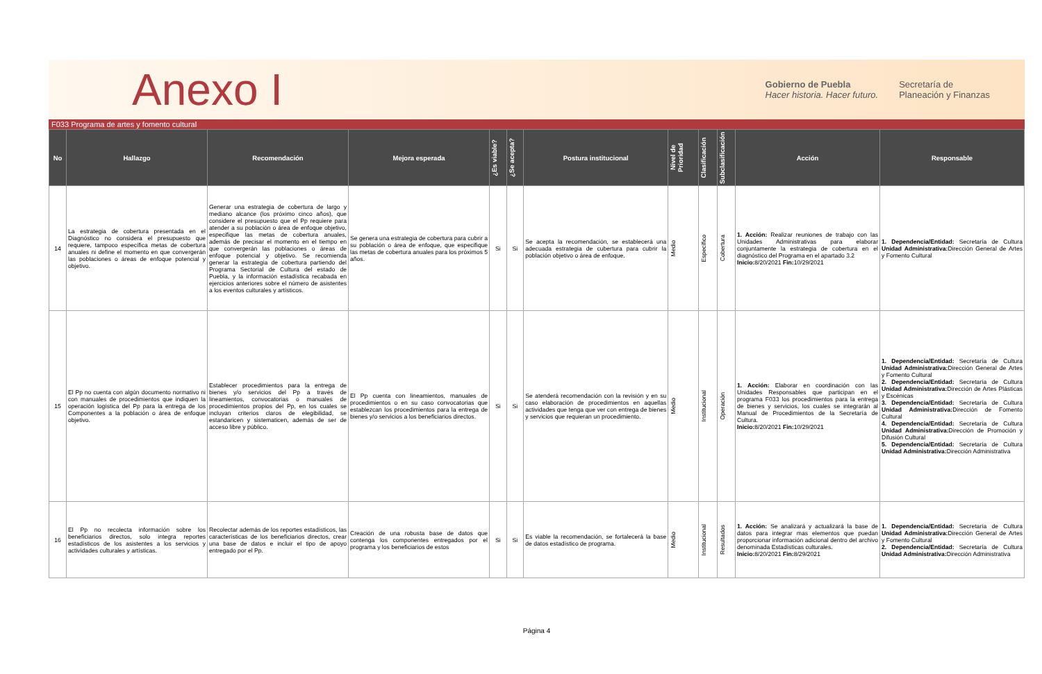Anexo I
Gobierno de Puebla
Hacer historia. Hacer futuro.
Secretaría de
Planeación y Finanzas
F033 Programa de artes y fomento cultural
| No | Hallazgo | Recomendación | Mejora esperada | ¿Es viable? | ¿Se acepta? | Postura institucional | Nivel de Prioridad | Clasificación | Subclasificación | Acción | Responsable |
| --- | --- | --- | --- | --- | --- | --- | --- | --- | --- | --- | --- |
| 14 | La estrategia de cobertura presentada en el Diagnóstico no considera el presupuesto que requiere, tampoco específica metas de cobertura anuales ni define el momento en que convergerán las poblaciones o áreas de enfoque potencial y objetivo. | Generar una estrategia de cobertura de largo y mediano alcance (los próximo cinco años), que considere el presupuesto que el Pp requiere para atender a su población o área de enfoque objetivo, especifique las metas de cobertura anuales, además de precisar el momento en el tiempo en que convergerán las poblaciones o áreas de enfoque potencial y objetivo. Se recomienda generar la estrategia de cobertura partiendo del Programa Sectorial de Cultura del estado de Puebla, y la información estadística recabada en ejercicios anteriores sobre el número de asistentes a los eventos culturales y artísticos. | Se genera una estrategia de cobertura para cubrir a su población o área de enfoque, que especifique las metas de cobertura anuales para los próximos 5 años. | Si | Si | Se acepta la recomendación, se establecerá una adecuada estrategia de cubertura para cubrir la población objetivo o área de enfoque. | Medio | Específico | Cobertura | 1. Acción: Realizar reuniones de trabajo con las Unidades Administrativas para elaborar conjuntamente la estrategia de cobertura en el diagnóstico del Programa en el apartado 3.2 Inicio: 8/20/2021 Fin: 10/29/2021 | 1. Dependencia/Entidad: Secretaría de Cultura Unidad Administrativa: Dirección General de Artes y Fomento Cultural |
| 15 | El Pp no cuenta con algún documento normativo ni con manuales de procedimientos que indiquen la operación logística del Pp para la entrega de los Componentes a la población o área de enfoque objetivo. | Establecer procedimientos para la entrega de bienes y/o servicios del Pp a través de lineamientos, convocatorias o manuales de procedimientos propios del Pp, en los cuales se incluyan criterios claros de elegibilidad, se estandaricen y sistematicen, además de ser de acceso libre y público. | El Pp cuenta con lineamientos, manuales de procedimientos o en su caso convocatorias que establezcan los procedimientos para la entrega de bienes y/o servicios a los beneficiarios directos. | Si | Si | Se atenderá recomendación con la revisión y en su caso elaboración de procedimientos en aquellas actividades que tenga que ver con entrega de bienes y servicios que requieran un procedimiento. | Medio | Institucional | Operación | 1. Acción: Elaborar en coordinación con las Unidades Responsables que participan en el programa F033 los procedimientos para la entrega de bienes y servicios, los cuales se integrarán al Manual de Procedimientos de la Secretaría de Cultura. Inicio: 8/20/2021 Fin: 10/29/2021 | 1. Dependencia/Entidad: Secretaría de Cultura Unidad Administrativa: Dirección General de Artes y Fomento Cultural 2. Dependencia/Entidad: Secretaría de Cultura Unidad Administrativa: Dirección de Artes Plásticas y Escénicas 3. Dependencia/Entidad: Secretaría de Cultura Unidad Administrativa: Dirección de Fomento Cultural 4. Dependencia/Entidad: Secretaría de Cultura Unidad Administrativa: Dirección de Promoción y Difusión Cultural 5. Dependencia/Entidad: Secretaría de Cultura Unidad Administrativa: Dirección Administrativa |
| 16 | El Pp no recolecta información sobre los beneficiarios directos, solo integra reportes estadísticos de los asistentes a los servicios y actividades culturales y artísticas. | Recolectar además de los reportes estadísticos, las características de los beneficiarios directos, crear una base de datos e incluir el tipo de apoyo entregado por el Pp. | Creación de una robusta base de datos que contenga los componentes entregados por el programa y los beneficiarios de estos | Si | Si | Es viable la recomendación, se fortalecerá la base de datos estadístico de programa. | Medio | Institucional | Resultados | 1. Acción: Se analizará y actualizará la base de datos para integrar mas elementos que puedan proporcionar información adicional dentro del archivo denominada Estadísticas culturales. Inicio: 8/20/2021 Fin: 8/29/2021 | 1. Dependencia/Entidad: Secretaría de Cultura Unidad Administrativa: Dirección General de Artes y Fomento Cultural 2. Dependencia/Entidad: Secretaría de Cultura Unidad Administrativa: Dirección Administrativa |
Página 4